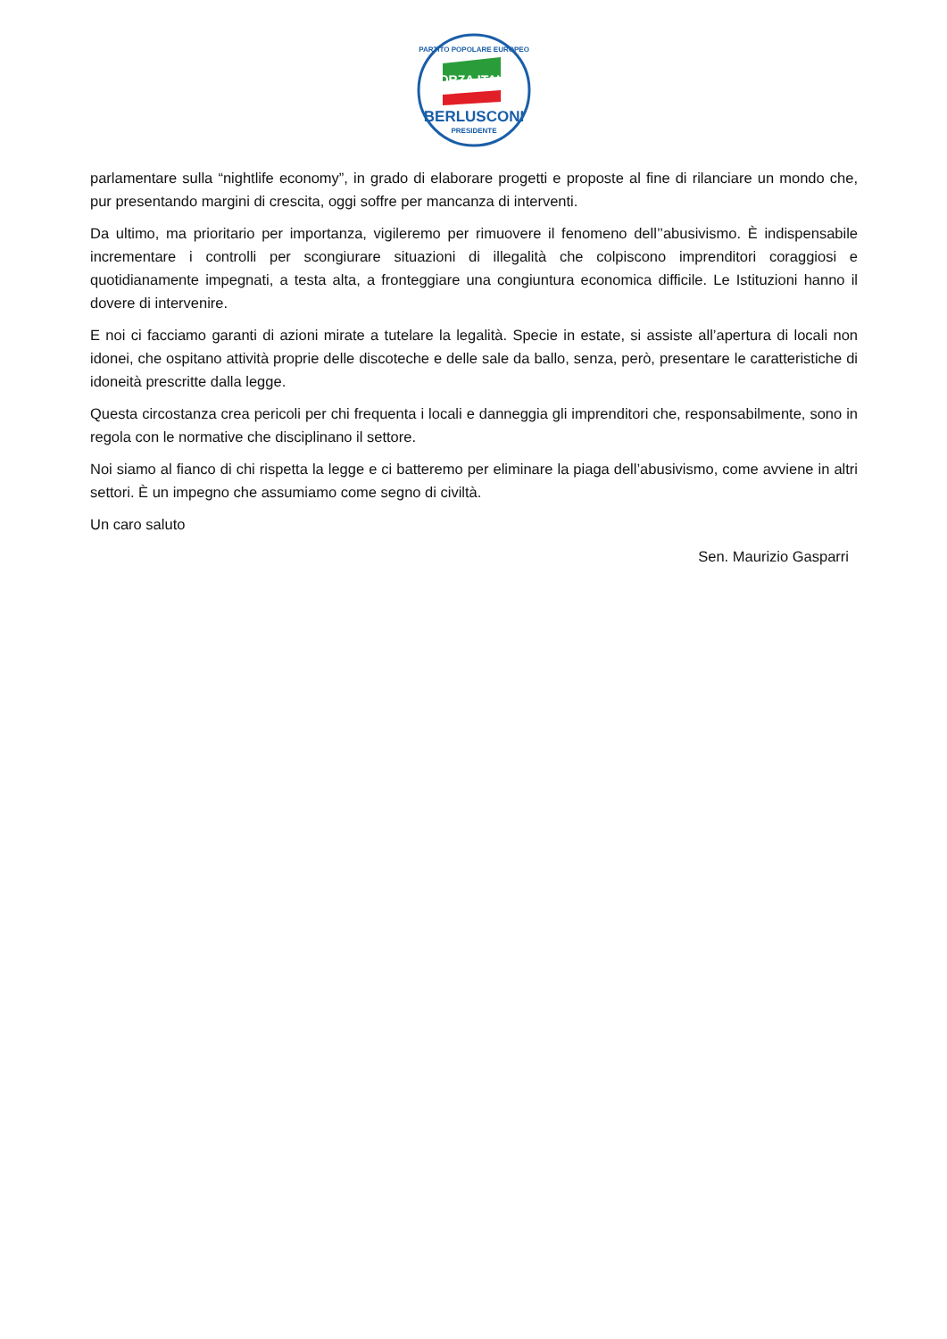PARTITO POPOLARE EUROPEO
FORZA ITALIA
BERLUSCONI
PRESIDENTE
parlamentare sulla “nightlife economy”, in grado di elaborare progetti e proposte al fine di rilanciare un mondo che, pur presentando margini di crescita, oggi soffre per mancanza di interventi.
Da ultimo, ma prioritario per importanza, vigileremo per rimuovere il fenomeno dell’’abusivismo. È indispensabile incrementare i controlli per scongiurare situazioni di illegalità che colpiscono imprenditori coraggiosi e quotidianamente impegnati, a testa alta, a fronteggiare una congiuntura economica difficile. Le Istituzioni hanno il dovere di intervenire.
E noi ci facciamo garanti di azioni mirate a tutelare la legalità. Specie in estate, si assiste all’apertura di locali non idonei, che ospitano attività proprie delle discoteche e delle sale da ballo, senza, però, presentare le caratteristiche di idoneità prescritte dalla legge.
Questa circostanza crea pericoli per chi frequenta i locali e danneggia gli imprenditori che, responsabilmente, sono in regola con le normative che disciplinano il settore.
Noi siamo al fianco di chi rispetta la legge e ci batteremo per eliminare la piaga dell’abusivismo, come avviene in altri settori. È un impegno che assumiamo come segno di civiltà.
Un caro saluto
Sen. Maurizio Gasparri